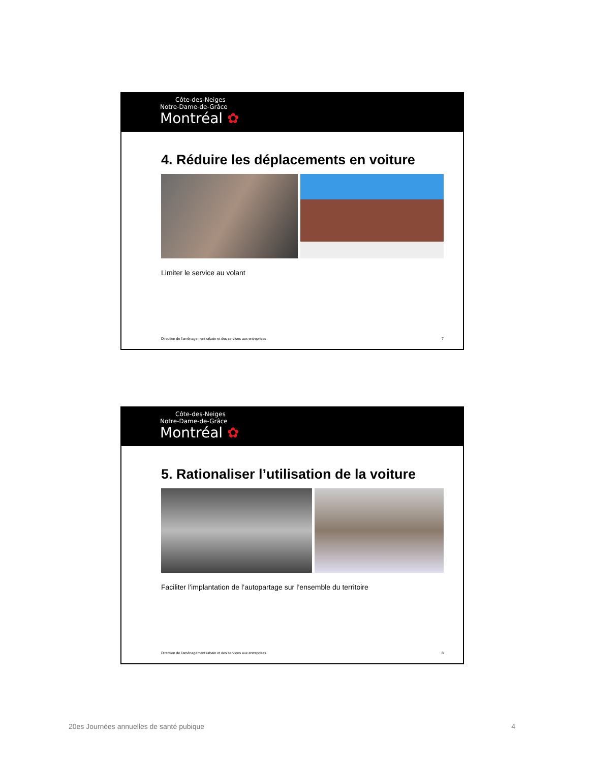Côte-des-Neiges
Notre-Dame-de-Grâce
Montréal ✿
4. Réduire les déplacements en voiture
Limiter le service au volant
Direction de l'aménagement urbain et des services aux entreprises 7
Côte-des-Neiges
Notre-Dame-de-Grâce
Montréal ✿
5. Rationaliser l’utilisation de la voiture
Faciliter l’implantation de l’autopartage sur l’ensemble du territoire
Direction de l'aménagement urbain et des services aux entreprises 8
20es Journées annuelles de santé pubique 4